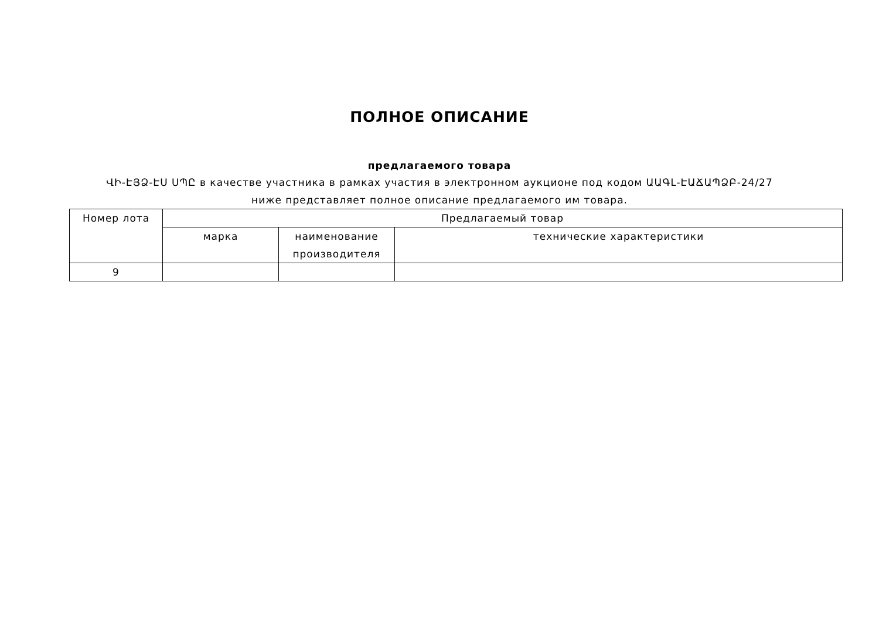ПОЛНОЕ ОПИСАНИЕ
предлагаемого товара
ՎԻ-ԷՅՁ-ԷՍ ՍՊԸ в качестве участника в рамках участия в электронном аукционе под кодом ԱԱԳԼ-ԷԱՃԱՊՁԲ-24/27 ниже представляет полное описание предлагаемого им товара.
| Номер лота | Предлагаемый товар | | |
| --- | --- | --- | --- |
| | марка | наименование производителя | технические характеристики |
| 9 | | | |